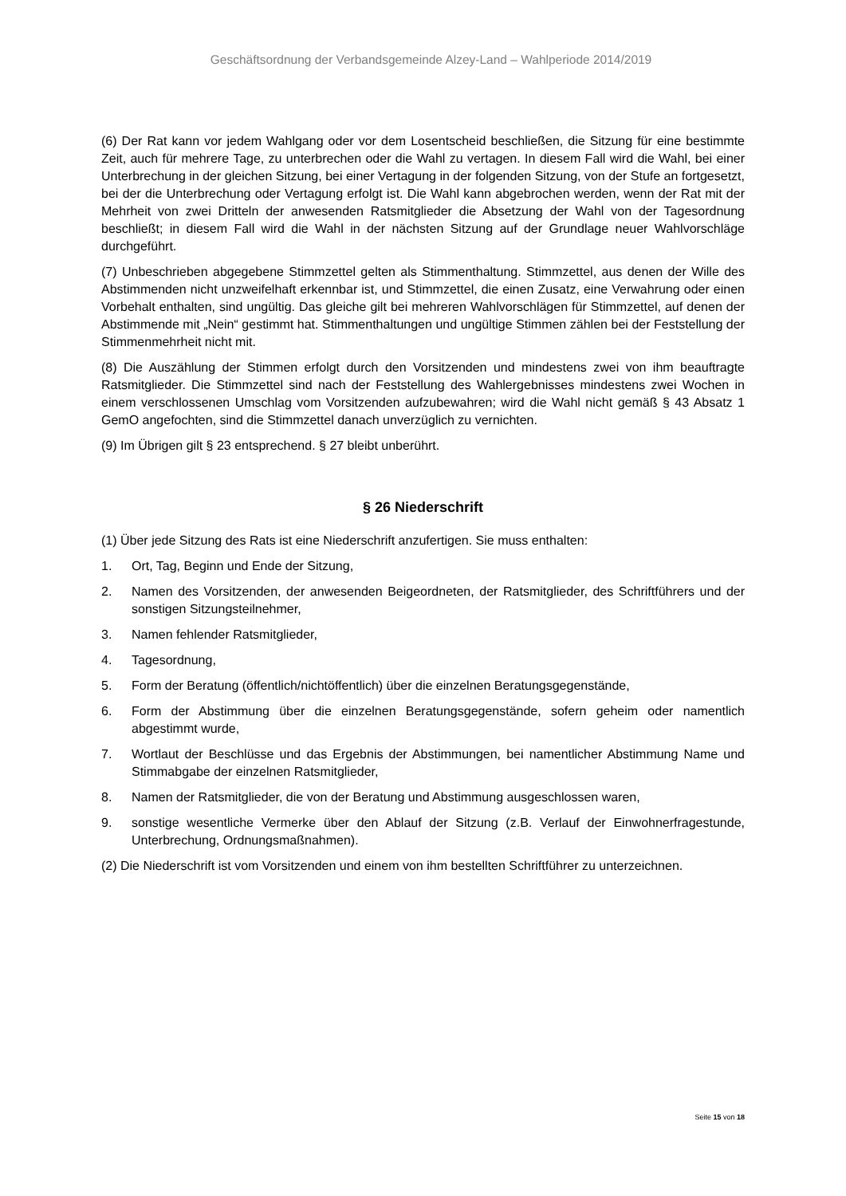Geschäftsordnung der Verbandsgemeinde Alzey-Land – Wahlperiode 2014/2019
(6) Der Rat kann vor jedem Wahlgang oder vor dem Losentscheid beschließen, die Sitzung für eine bestimmte Zeit, auch für mehrere Tage, zu unterbrechen oder die Wahl zu vertagen. In diesem Fall wird die Wahl, bei einer Unterbrechung in der gleichen Sitzung, bei einer Vertagung in der folgenden Sitzung, von der Stufe an fortgesetzt, bei der die Unterbrechung oder Vertagung erfolgt ist. Die Wahl kann abgebrochen werden, wenn der Rat mit der Mehrheit von zwei Dritteln der anwesenden Ratsmitglieder die Absetzung der Wahl von der Tagesordnung beschließt; in diesem Fall wird die Wahl in der nächsten Sitzung auf der Grundlage neuer Wahlvorschläge durchgeführt.
(7) Unbeschrieben abgegebene Stimmzettel gelten als Stimmenthaltung. Stimmzettel, aus denen der Wille des Abstimmenden nicht unzweifelhaft erkennbar ist, und Stimmzettel, die einen Zusatz, eine Verwahrung oder einen Vorbehalt enthalten, sind ungültig. Das gleiche gilt bei mehreren Wahlvorschlägen für Stimmzettel, auf denen der Abstimmende mit „Nein“ gestimmt hat. Stimmenthaltungen und ungültige Stimmen zählen bei der Feststellung der Stimmenmehrheit nicht mit.
(8) Die Auszählung der Stimmen erfolgt durch den Vorsitzenden und mindestens zwei von ihm beauftragte Ratsmitglieder. Die Stimmzettel sind nach der Feststellung des Wahlergebnisses mindestens zwei Wochen in einem verschlossenen Umschlag vom Vorsitzenden aufzubewahren; wird die Wahl nicht gemäß § 43 Absatz 1 GemO angefochten, sind die Stimmzettel danach unverzüglich zu vernichten.
(9) Im Übrigen gilt § 23 entsprechend. § 27 bleibt unberührt.
§ 26 Niederschrift
(1) Über jede Sitzung des Rats ist eine Niederschrift anzufertigen. Sie muss enthalten:
1. Ort, Tag, Beginn und Ende der Sitzung,
2. Namen des Vorsitzenden, der anwesenden Beigeordneten, der Ratsmitglieder, des Schriftführers und der sonstigen Sitzungsteilnehmer,
3. Namen fehlender Ratsmitglieder,
4. Tagesordnung,
5. Form der Beratung (öffentlich/nichtöffentlich) über die einzelnen Beratungsgegenstände,
6. Form der Abstimmung über die einzelnen Beratungsgegenstände, sofern geheim oder namentlich abgestimmt wurde,
7. Wortlaut der Beschlüsse und das Ergebnis der Abstimmungen, bei namentlicher Abstimmung Name und Stimmabgabe der einzelnen Ratsmitglieder,
8. Namen der Ratsmitglieder, die von der Beratung und Abstimmung ausgeschlossen waren,
9. sonstige wesentliche Vermerke über den Ablauf der Sitzung (z.B. Verlauf der Einwohnerfragestunde, Unterbrechung, Ordnungsmaßnahmen).
(2) Die Niederschrift ist vom Vorsitzenden und einem von ihm bestellten Schriftführer zu unterzeichnen.
Seite 15 von 18